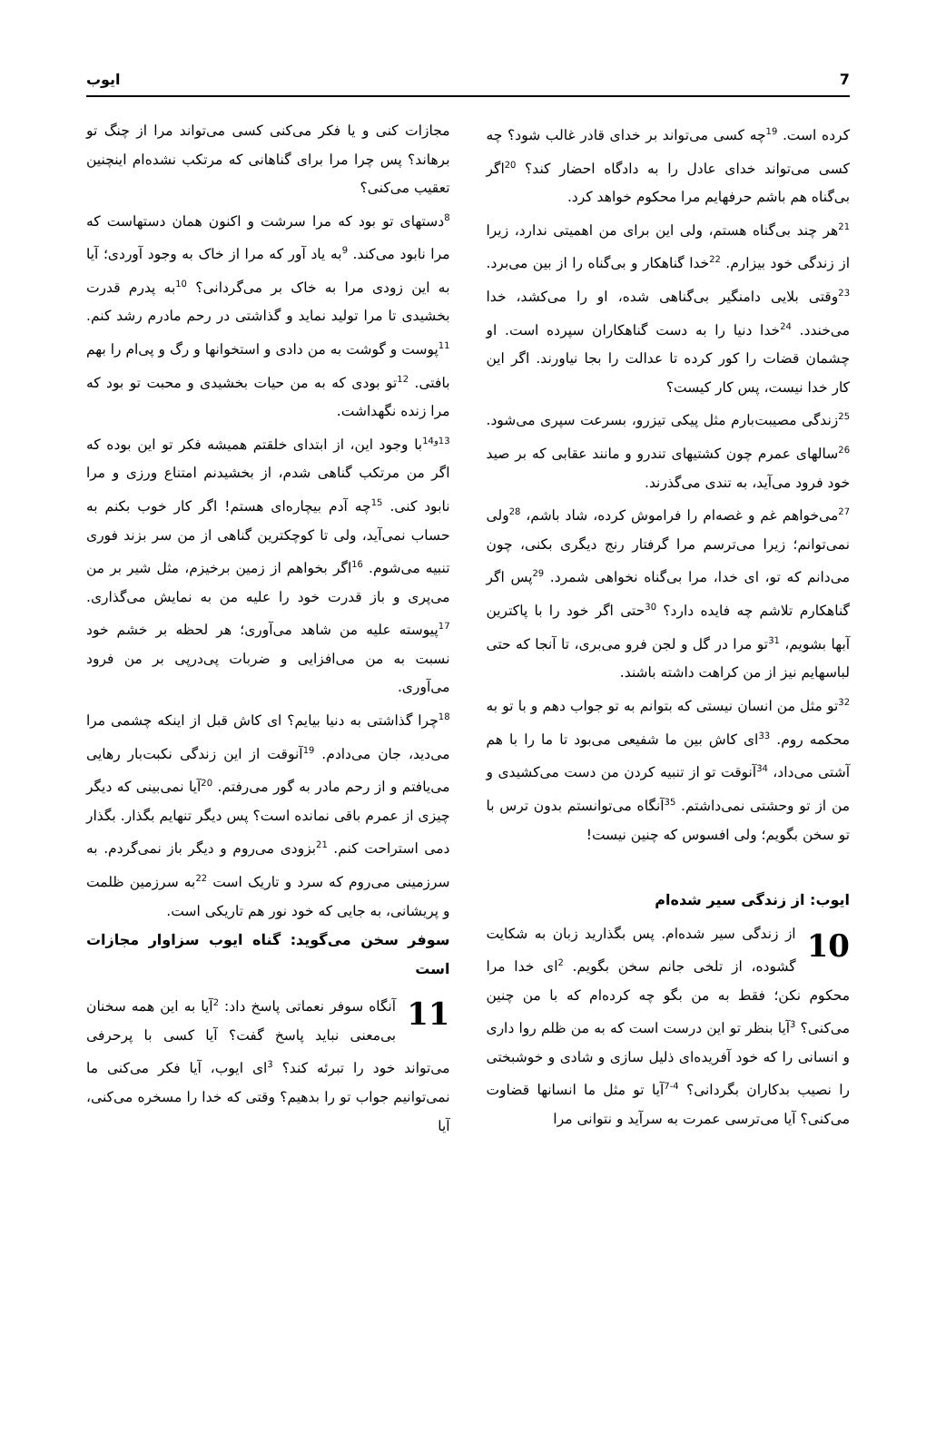7 ایوب
کرده است. <sup>19</sup>چه کسی می‌تواند بر خدای قادر غالب شود؟ چه کسی می‌تواند خدای عادل را به دادگاه احضار کند؟ <sup>20</sup>اگر بی‌گناه هم باشم حرفهایم مرا محکوم خواهد کرد.
<sup>21</sup> هر چند بی‌گناه هستم، ولی این برای من اهمیتی ندارد، زیرا از زندگی خود بیزارم. <sup>22</sup>خدا گناهکار و بی‌گناه را از بین می‌برد. <sup>23</sup>وقتی بلایی دامنگیر بی‌گناهی شده، او را می‌کشد، خدا می‌خندد. <sup>24</sup>خدا دنیا را به دست گناهکاران سپرده است. او چشمان قضات را کور کرده تا عدالت را بجا نیاورند. اگر این کار خدا نیست، پس کار کیست؟
<sup>25</sup> زندگی مصیبت‌بارم مثل پیکی تیزرو، بسرعت سپری می‌شود. <sup>26</sup>سالهای عمرم چون کشتیهای تندرو و مانند عقابی که بر صید خود فرود می‌آید، به تندی می‌گذرند.
<sup>27</sup> می‌خواهم غم و غصه‌ام را فراموش کرده، شاد باشم، <sup>28</sup>ولی نمی‌توانم؛ زیرا می‌ترسم مرا گرفتار رنج دیگری بکنی، چون می‌دانم که تو، ای خدا، مرا بی‌گناه نخواهی شمرد. <sup>29</sup>پس اگر گناهکارم تلاشم چه فایده دارد؟ <sup>30</sup>حتی اگر خود را با پاکترین آبها بشویم، <sup>31</sup>تو مرا در گل و لجن فرو می‌بری، تا آنجا که حتی لباسهایم نیز از من کراهت داشته باشند.
<sup>32</sup> تو مثل من انسان نیستی که بتوانم به تو جواب دهم و با تو به محکمه روم. <sup>33</sup>ای کاش بین ما شفیعی می‌بود تا ما را با هم آشتی می‌داد، <sup>34</sup>آنوقت تو از تنبیه کردن من دست می‌کشیدی و من از تو وحشتی نمی‌داشتم. <sup>35</sup>آنگاه می‌توانستم بدون ترس با تو سخن بگویم؛ ولی افسوس که چنین نیست!
ایوب: از زندگی سیر شده‌ام
10 از زندگی سیر شده‌ام. پس بگذارید زبان به شکایت گشوده، از تلخی جانم سخن بگویم. <sup>2</sup>ای خدا مرا محکوم نکن؛ فقط به من بگو چه کرده‌ام که با من چنین می‌کنی؟ <sup>3</sup>آیا بنظر تو این درست است که به من ظلم روا داری و انسانی را که خود آفریده‌ای ذلیل سازی و شادی و خوشبختی را نصیب بدکاران بگردانی؟ <sup>4-7</sup>آیا تو مثل ما انسانها قضاوت می‌کنی؟ آیا می‌ترسی عمرت به سرآید و نتوانی مرا
مجازات کنی و یا فکر می‌کنی کسی می‌تواند مرا از چنگ تو برهاند؟ پس چرا مرا برای گناهانی که مرتکب نشده‌ام اینچنین تعقیب می‌کنی؟
<sup>8</sup> دستهای تو بود که مرا سرشت و اکنون همان دستهاست که مرا نابود می‌کند. <sup>9</sup>به یاد آور که مرا از خاک به وجود آوردی؛ آیا به این زودی مرا به خاک بر می‌گردانی؟ <sup>10</sup>به پدرم قدرت بخشیدی تا مرا تولید نماید و گذاشتی در رحم مادرم رشد کنم. <sup>11</sup>پوست و گوشت به من دادی و استخوانها و رگ و پی‌ام را بهم بافتی. <sup>12</sup>تو بودی که به من حیات بخشیدی و محبت تو بود که مرا زنده نگهداشت.
<sup>13و14</sup>با وجود این، از ابتدای خلقتم همیشه فکر تو این بوده که اگر من مرتکب گناهی شدم، از بخشیدنم امتناع ورزی و مرا نابود کنی. <sup>15</sup>چه آدم بیچاره‌ای هستم! اگر کار خوب بکنم به حساب نمی‌آید، ولی تا کوچکترین گناهی از من سر بزند فوری تنبیه می‌شوم. <sup>16</sup>اگر بخواهم از زمین برخیزم، مثل شیر بر من می‌پری و باز قدرت خود را علیه من به نمایش می‌گذاری. <sup>17</sup>پیوسته علیه من شاهد می‌آوری؛ هر لحظه بر خشم خود نسبت به من می‌افزایی و ضربات پی‌درپی بر من فرود می‌آوری.
<sup>18</sup> چرا گذاشتی به دنیا بیایم؟ ای کاش قبل از اینکه چشمی مرا می‌دید، جان می‌دادم. <sup>19</sup>آنوقت از این زندگی نکبت‌بار رهایی می‌یافتم و از رحم مادر به گور می‌رفتم. <sup>20</sup>آیا نمی‌بینی که دیگر چیزی از عمرم باقی نمانده است؟ پس دیگر تنهایم بگذار. بگذار دمی استراحت کنم. <sup>21</sup>بزودی می‌روم و دیگر باز نمی‌گردم. به سرزمینی می‌روم که سرد و تاریک است <sup>22</sup>به سرزمین ظلمت و پریشانی، به جایی که خود نور هم تاریکی است.
سوفر سخن می‌گوید: گناه ایوب سزاوار مجازات است
11 آنگاه سوفر نعماتی پاسخ داد: <sup>2</sup>آیا به این همه سخنان بی‌معنی نباید پاسخ گفت؟ آیا کسی با پرحرفی می‌تواند خود را تبرئه کند؟ <sup>3</sup>ای ایوب، آیا فکر می‌کنی ما نمی‌توانیم جواب تو را بدهیم؟ وقتی که خدا را مسخره می‌کنی، آیا